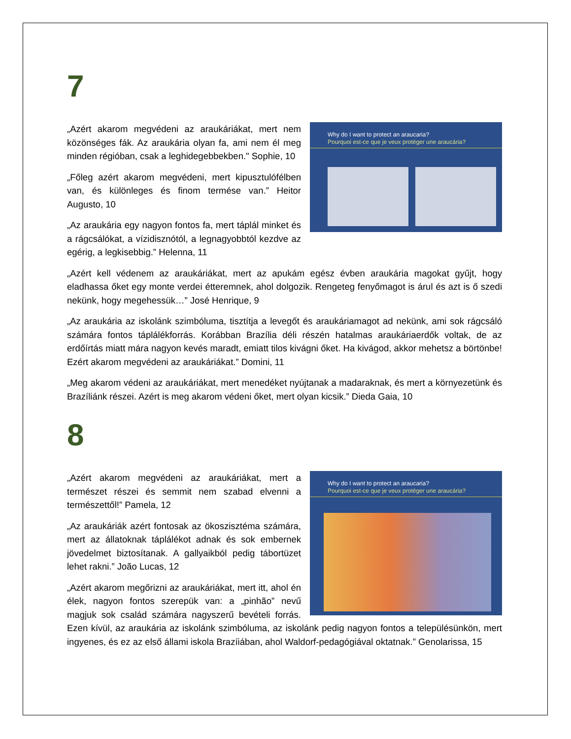7
Why do I want to protect an araucaria?
Pourquoi est-ce que je veux protéger une araucária?
„Azért akarom megvédeni az araukáriákat, mert nem közönséges fák. Az araukária olyan fa, ami nem él meg minden régióban, csak a leghidegebbekben." Sophie, 10
„Főleg azért akarom megvédeni, mert kipusztulófélben van, és különleges és finom termése van.” Heitor Augusto, 10
„Az araukária egy nagyon fontos fa, mert táplál minket és a rágcsálókat, a vízidisznótól, a legnagyobbtól kezdve az egérig, a legkisebbig.” Helenna, 11
„Azért kell védenem az araukáriákat, mert az apukám egész évben araukária magokat gyűjt, hogy eladhassa őket egy monte verdei étteremnek, ahol dolgozik. Rengeteg fenyőmagot is árul és azt is ő szedi nekünk, hogy megehessük…” José Henrique, 9
„Az araukária az iskolánk szimbóluma, tisztítja a levegőt és araukáriamagot ad nekünk, ami sok rágcsáló számára fontos táplálékforrás. Korábban Brazília déli részén hatalmas araukáriaerdők voltak, de az erdőírtás miatt mára nagyon kevés maradt, emiatt tilos kivágni őket. Ha kivágod, akkor mehetsz a börtönbe! Ezért akarom megvédeni az araukáriákat.” Domini, 11
„Meg akarom védeni az araukáriákat, mert menedéket nyújtanak a madaraknak, és mert a környezetünk és Brazíliánk részei. Azért is meg akarom védeni őket, mert olyan kicsik.” Dieda Gaia, 10
8
Why do I want to protect an araucaria?
Pourquoi est-ce que je veux protéger une araucária?
„Azért akarom megvédeni az araukáriákat, mert a természet részei és semmit nem szabad elvenni a természettől!” Pamela, 12
„Az araukáriák azért fontosak az ökoszisztéma számára, mert az állatoknak táplálékot adnak és sok embernek jövedelmet biztosítanak. A gallyaikból pedig tábortüzet lehet rakni.” João Lucas, 12
„Azért akarom megőrizni az araukáriákat, mert itt, ahol én élek, nagyon fontos szerepük van: a „pinhão” nevű magjuk sok család számára nagyszerű bevételi forrás. Ezen kívül, az araukária az iskolánk szimbóluma, az iskolánk pedig nagyon fontos a településünkön, mert ingyenes, és ez az első állami iskola Brazíiában, ahol Waldorf-pedagógiával oktatnak.” Genolarissa, 15